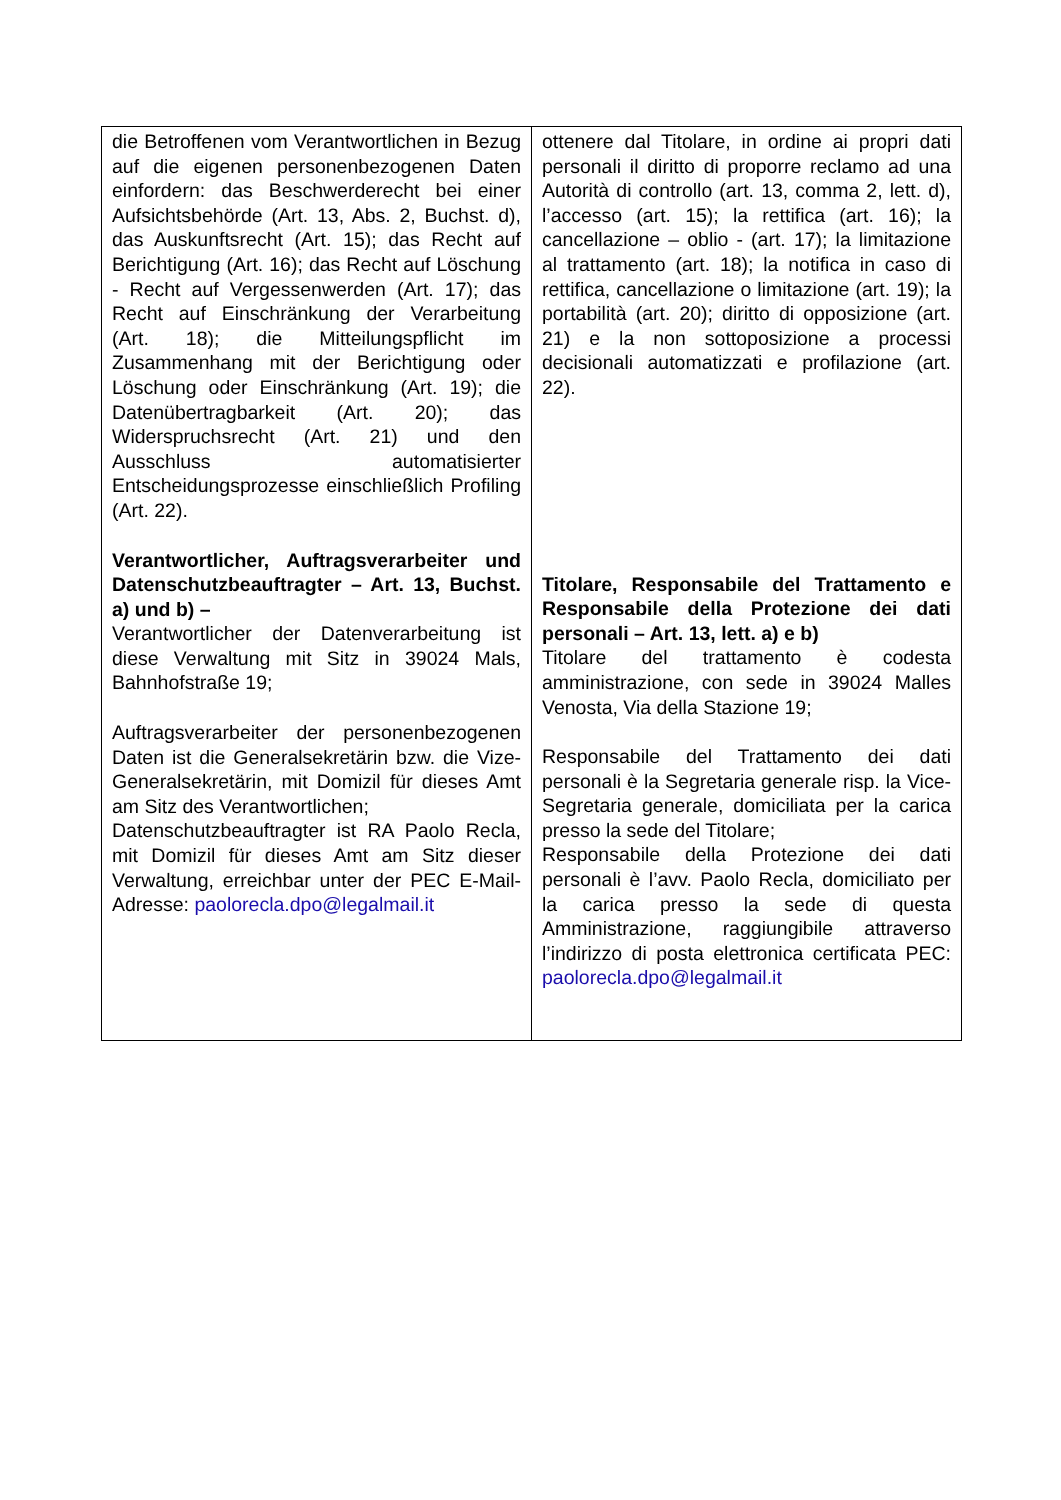| die Betroffenen vom Verantwortlichen in Bezug auf die eigenen personenbezogenen Daten einfordern: das Beschwerderecht bei einer Aufsichtsbehörde (Art. 13, Abs. 2, Buchst. d), das Auskunftsrecht (Art. 15); das Recht auf Berichtigung (Art. 16); das Recht auf Löschung - Recht auf Vergessenwerden (Art. 17); das Recht auf Einschränkung der Verarbeitung (Art. 18); die Mitteilungspflicht im Zusammenhang mit der Berichtigung oder Löschung oder Einschränkung (Art. 19); die Datenübertragbarkeit (Art. 20); das Widerspruchsrecht (Art. 21) und den Ausschluss automatisierter Entscheidungsprozesse einschließlich Profiling (Art. 22). Verantwortlicher, Auftragsverarbeiter und Datenschutzbeauftragter – Art. 13, Buchst. a) und b) – Verantwortlicher der Datenverarbeitung ist diese Verwaltung mit Sitz in 39024 Mals, Bahnhofstraße 19; Auftragsverarbeiter der personenbezogenen Daten ist die Generalsekretärin bzw. die Vize-Generalsekretärin, mit Domizil für dieses Amt am Sitz des Verantwortlichen; Datenschutzbeauftragter ist RA Paolo Recla, mit Domizil für dieses Amt am Sitz dieser Verwaltung, erreichbar unter der PEC E-Mail-Adresse: paolorecla.dpo@legalmail.it | ottenere dal Titolare, in ordine ai propri dati personali il diritto di proporre reclamo ad una Autorità di controllo (art. 13, comma 2, lett. d), l’accesso (art. 15); la rettifica (art. 16); la cancellazione – oblio - (art. 17); la limitazione al trattamento (art. 18); la notifica in caso di rettifica, cancellazione o limitazione (art. 19); la portabilità (art. 20); diritto di opposizione (art. 21) e la non sottoposizione a processi decisionali automatizzati e profilazione (art. 22). Titolare, Responsabile del Trattamento e Responsabile della Protezione dei dati personali – Art. 13, lett. a) e b) Titolare del trattamento è codesta amministrazione, con sede in 39024 Malles Venosta, Via della Stazione 19; Responsabile del Trattamento dei dati personali è la Segretaria generale risp. la Vice-Segretaria generale, domiciliata per la carica presso la sede del Titolare; Responsabile della Protezione dei dati personali è l’avv. Paolo Recla, domiciliato per la carica presso la sede di questa Amministrazione, raggiungibile attraverso l’indirizzo di posta elettronica certificata PEC: paolorecla.dpo@legalmail.it |